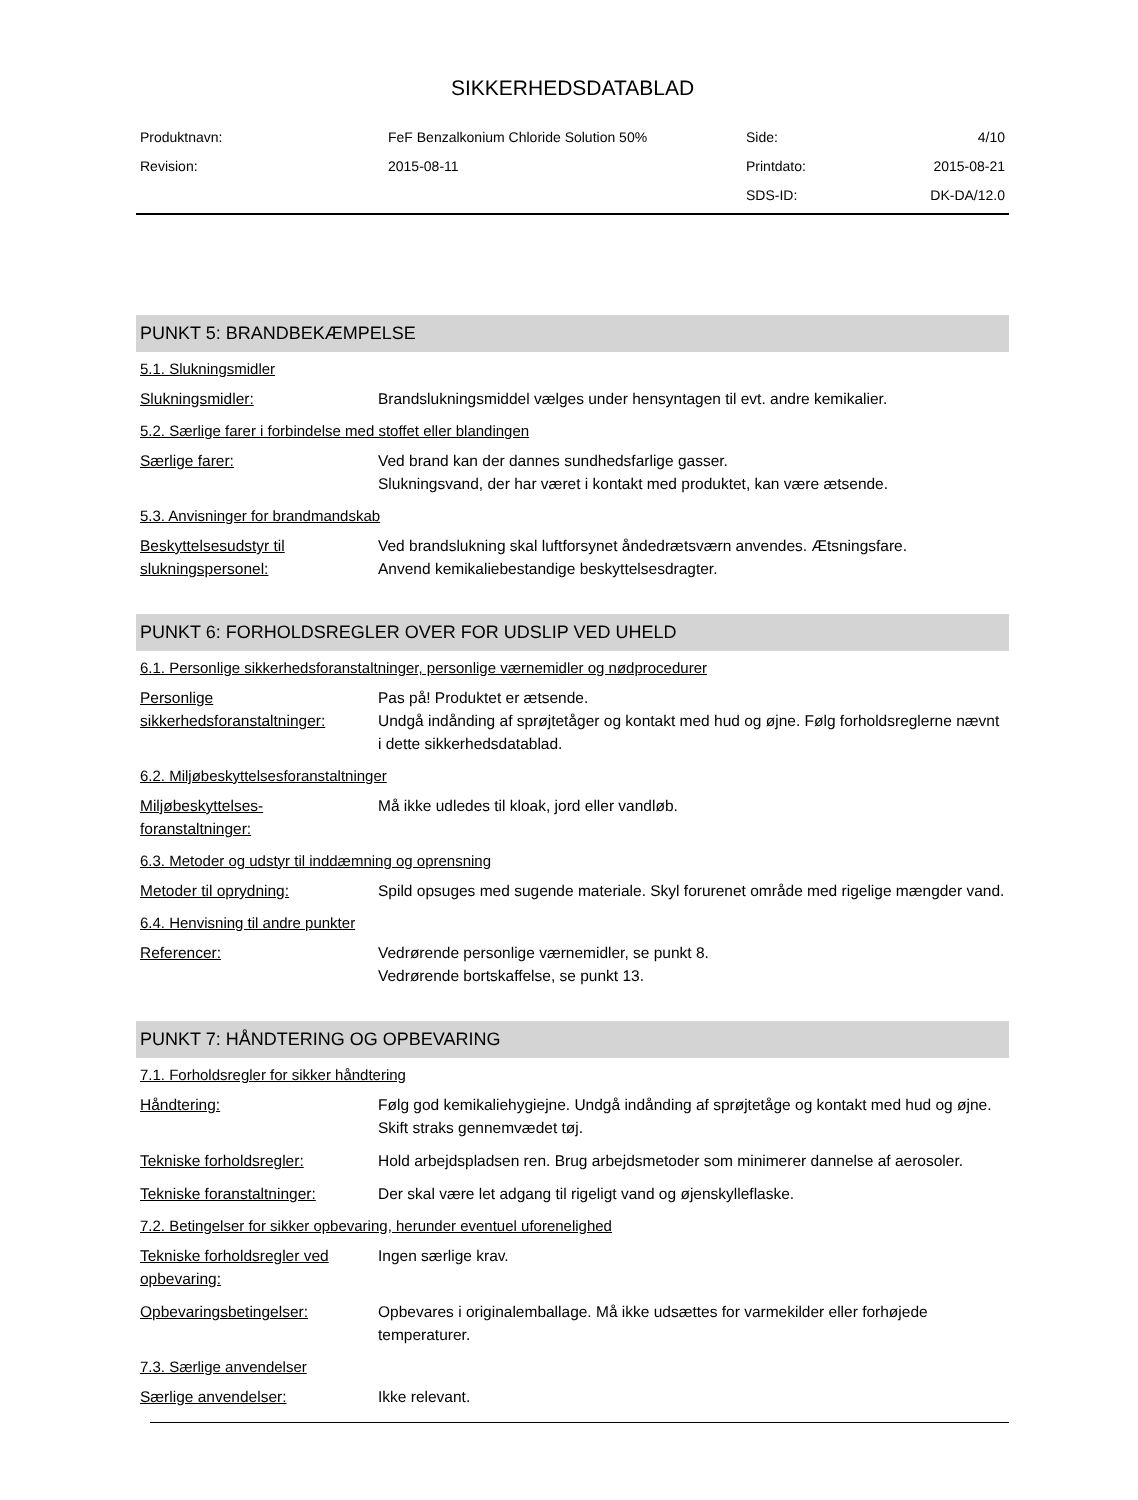SIKKERHEDSDATABLAD
| Produktnavn: | FeF Benzalkonium Chloride Solution 50% | Side: | 4/10 |
| Revision: | 2015-08-11 | Printdato: | 2015-08-21 |
| | | SDS-ID: | DK-DA/12.0 |
PUNKT 5: BRANDBEKÆMPELSE
5.1. Slukningsmidler
Slukningsmidler: Brandslukningsmiddel vælges under hensyntagen til evt. andre kemikalier.
5.2. Særlige farer i forbindelse med stoffet eller blandingen
Særlige farer: Ved brand kan der dannes sundhedsfarlige gasser.
Slukningsvand, der har været i kontakt med produktet, kan være ætsende.
5.3. Anvisninger for brandmandskab
Beskyttelsesudstyr til slukningspersonel:
Ved brandslukning skal luftforsynet åndedrætsværn anvendes. Ætsningsfare.
Anvend kemikaliebestandige beskyttelsesdragter.
PUNKT 6: FORHOLDSREGLER OVER FOR UDSLIP VED UHELD
6.1. Personlige sikkerhedsforanstaltninger, personlige værnemidler og nødprocedurer
Personlige sikkerhedsforanstaltninger:
Pas på! Produktet er ætsende.
Undgå indånding af sprøjtetåger og kontakt med hud og øjne. Følg forholdsreglerne nævnt i dette sikkerhedsdatablad.
6.2. Miljøbeskyttelsesforanstaltninger
Miljøbeskyttelses-
foranstaltninger:
Må ikke udledes til kloak, jord eller vandløb.
6.3. Metoder og udstyr til inddæmning og oprensning
Metoder til oprydning: Spild opsuges med sugende materiale. Skyl forurenet område med rigelige mængder vand.
6.4. Henvisning til andre punkter
Referencer: Vedrørende personlige værnemidler, se punkt 8.
Vedrørende bortskaffelse, se punkt 13.
PUNKT 7: HÅNDTERING OG OPBEVARING
7.1. Forholdsregler for sikker håndtering
Håndtering: Følg god kemikaliehygiejne. Undgå indånding af sprøjtetåge og kontakt med hud og øjne. Skift straks gennemvædet tøj.
Tekniske forholdsregler: Hold arbejdspladsen ren. Brug arbejdsmetoder som minimerer dannelse af aerosoler.
Tekniske foranstaltninger:
Der skal være let adgang til rigeligt vand og øjenskylleflaske.
7.2. Betingelser for sikker opbevaring, herunder eventuel uforenelighed
Tekniske forholdsregler ved opbevaring:
Ingen særlige krav.
Opbevaringsbetingelser: Opbevares i originalemballage. Må ikke udsættes for varmekilder eller forhøjede temperaturer.
7.3. Særlige anvendelser
Særlige anvendelser: Ikke relevant.